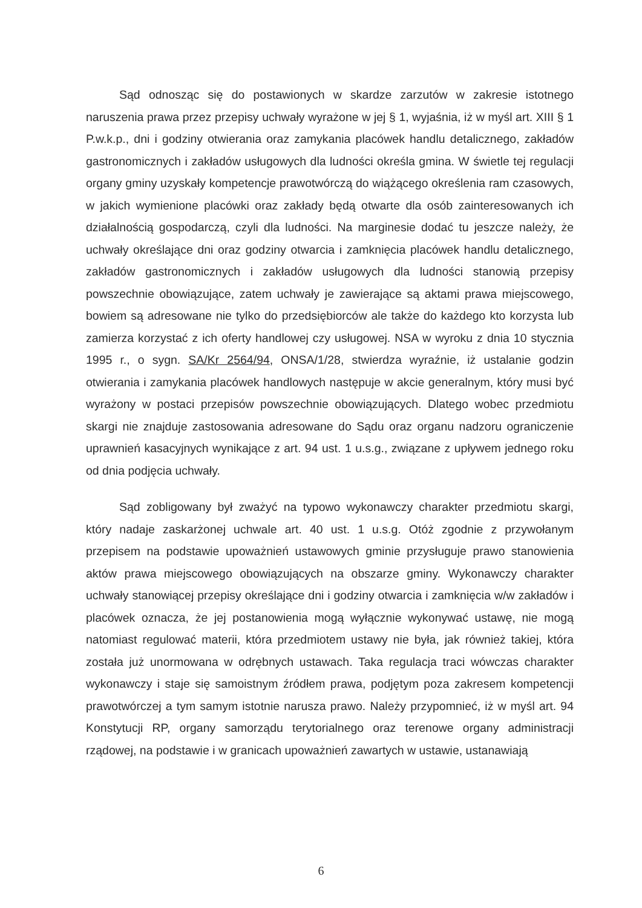Sąd odnosząc się do postawionych w skardze zarzutów w zakresie istotnego naruszenia prawa przez przepisy uchwały wyrażone w jej § 1, wyjaśnia, iż w myśl art. XIII § 1 P.w.k.p., dni i godziny otwierania oraz zamykania placówek handlu detalicznego, zakładów gastronomicznych i zakładów usługowych dla ludności określa gmina. W świetle tej regulacji organy gminy uzyskały kompetencje prawotwórczą do wiążącego określenia ram czasowych, w jakich wymienione placówki oraz zakłady będą otwarte dla osób zainteresowanych ich działalnością gospodarczą, czyli dla ludności. Na marginesie dodać tu jeszcze należy, że uchwały określające dni oraz godziny otwarcia i zamknięcia placówek handlu detalicznego, zakładów gastronomicznych i zakładów usługowych dla ludności stanowią przepisy powszechnie obowiązujące, zatem uchwały je zawierające są aktami prawa miejscowego, bowiem są adresowane nie tylko do przedsiębiorców ale także do każdego kto korzysta lub zamierza korzystać z ich oferty handlowej czy usługowej. NSA w wyroku z dnia 10 stycznia 1995 r., o sygn. SA/Kr 2564/94, ONSA/1/28, stwierdza wyraźnie, iż ustalanie godzin otwierania i zamykania placówek handlowych następuje w akcie generalnym, który musi być wyrażony w postaci przepisów powszechnie obowiązujących. Dlatego wobec przedmiotu skargi nie znajduje zastosowania adresowane do Sądu oraz organu nadzoru ograniczenie uprawnień kasacyjnych wynikające z art. 94 ust. 1 u.s.g., związane z upływem jednego roku od dnia podjęcia uchwały.
Sąd zobligowany był zważyć na typowo wykonawczy charakter przedmiotu skargi, który nadaje zaskarżonej uchwale art. 40 ust. 1 u.s.g. Otóż zgodnie z przywołanym przepisem na podstawie upoważnień ustawowych gminie przysługuje prawo stanowienia aktów prawa miejscowego obowiązujących na obszarze gminy. Wykonawczy charakter uchwały stanowiącej przepisy określające dni i godziny otwarcia i zamknięcia w/w zakładów i placówek oznacza, że jej postanowienia mogą wyłącznie wykonywać ustawę, nie mogą natomiast regulować materii, która przedmiotem ustawy nie była, jak również takiej, która została już unormowana w odrębnych ustawach. Taka regulacja traci wówczas charakter wykonawczy i staje się samoistnym źródłem prawa, podjętym poza zakresem kompetencji prawotwórczej a tym samym istotnie narusza prawo. Należy przypomnieć, iż w myśl art. 94 Konstytucji RP, organy samorządu terytorialnego oraz terenowe organy administracji rządowej, na podstawie i w granicach upoważnień zawartych w ustawie, ustanawiają
6